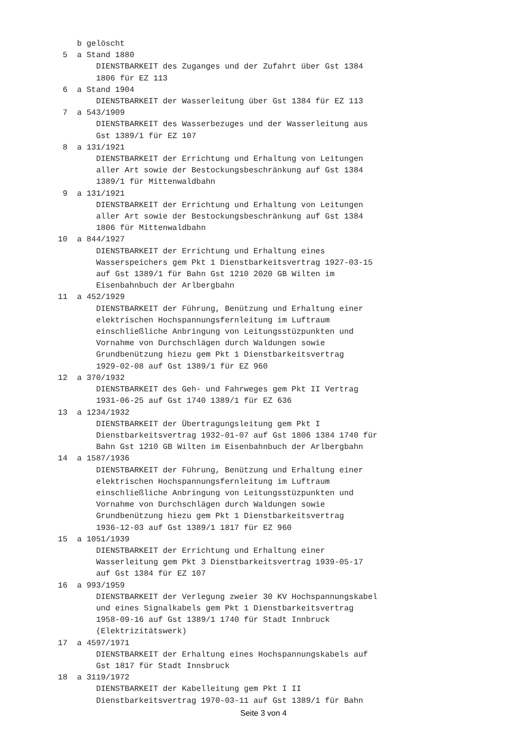b gelöscht
  5  a Stand 1880
         DIENSTBARKEIT des Zuganges und der Zufahrt über Gst 1384
         1806 für EZ 113
  6  a Stand 1904
         DIENSTBARKEIT der Wasserleitung über Gst 1384 für EZ 113
  7  a 543/1909
         DIENSTBARKEIT des Wasserbezuges und der Wasserleitung aus
         Gst 1389/1 für EZ 107
  8  a 131/1921
         DIENSTBARKEIT der Errichtung und Erhaltung von Leitungen
         aller Art sowie der Bestockungsbeschränkung auf Gst 1384
         1389/1 für Mittenwaldbahn
  9  a 131/1921
         DIENSTBARKEIT der Errichtung und Erhaltung von Leitungen
         aller Art sowie der Bestockungsbeschränkung auf Gst 1384
         1806 für Mittenwaldbahn
 10  a 844/1927
         DIENSTBARKEIT der Errichtung und Erhaltung eines
         Wasserspeichers gem Pkt 1 Dienstbarkeitsvertrag 1927-03-15
         auf Gst 1389/1 für Bahn Gst 1210 2020 GB Wilten im
         Eisenbahnbuch der Arlbergbahn
 11  a 452/1929
         DIENSTBARKEIT der Führung, Benützung und Erhaltung einer
         elektrischen Hochspannungsfernleitung im Luftraum
         einschließliche Anbringung von Leitungsstüzpunkten und
         Vornahme von Durchschlägen durch Waldungen sowie
         Grundbenützung hiezu gem Pkt 1 Dienstbarkeitsvertrag
         1929-02-08 auf Gst 1389/1 für EZ 960
 12  a 370/1932
         DIENSTBARKEIT des Geh- und Fahrweges gem Pkt II Vertrag
         1931-06-25 auf Gst 1740 1389/1 für EZ 636
 13  a 1234/1932
         DIENSTBARKEIT der Übertragungsleitung gem Pkt I
         Dienstbarkeitsvertrag 1932-01-07 auf Gst 1806 1384 1740 für
         Bahn Gst 1210 GB Wilten im Eisenbahnbuch der Arlbergbahn
 14  a 1587/1936
         DIENSTBARKEIT der Führung, Benützung und Erhaltung einer
         elektrischen Hochspannungsfernleitung im Luftraum
         einschließliche Anbringung von Leitungsstüzpunkten und
         Vornahme von Durchschlägen durch Waldungen sowie
         Grundbenützung hiezu gem Pkt 1 Dienstbarkeitsvertrag
         1936-12-03 auf Gst 1389/1 1817 für EZ 960
 15  a 1051/1939
         DIENSTBARKEIT der Errichtung und Erhaltung einer
         Wasserleitung gem Pkt 3 Dienstbarkeitsvertrag 1939-05-17
         auf Gst 1384 für EZ 107
 16  a 993/1959
         DIENSTBARKEIT der Verlegung zweier 30 KV Hochspannungskabel
         und eines Signalkabels gem Pkt 1 Dienstbarkeitsvertrag
         1958-09-16 auf Gst 1389/1 1740 für Stadt Innbruck
         (Elektrizitätswerk)
 17  a 4597/1971
         DIENSTBARKEIT der Erhaltung eines Hochspannungskabels auf
         Gst 1817 für Stadt Innsbruck
 18  a 3119/1972
         DIENSTBARKEIT der Kabelleitung gem Pkt I II
         Dienstbarkeitsvertrag 1970-03-11 auf Gst 1389/1 für Bahn
Seite 3 von 4